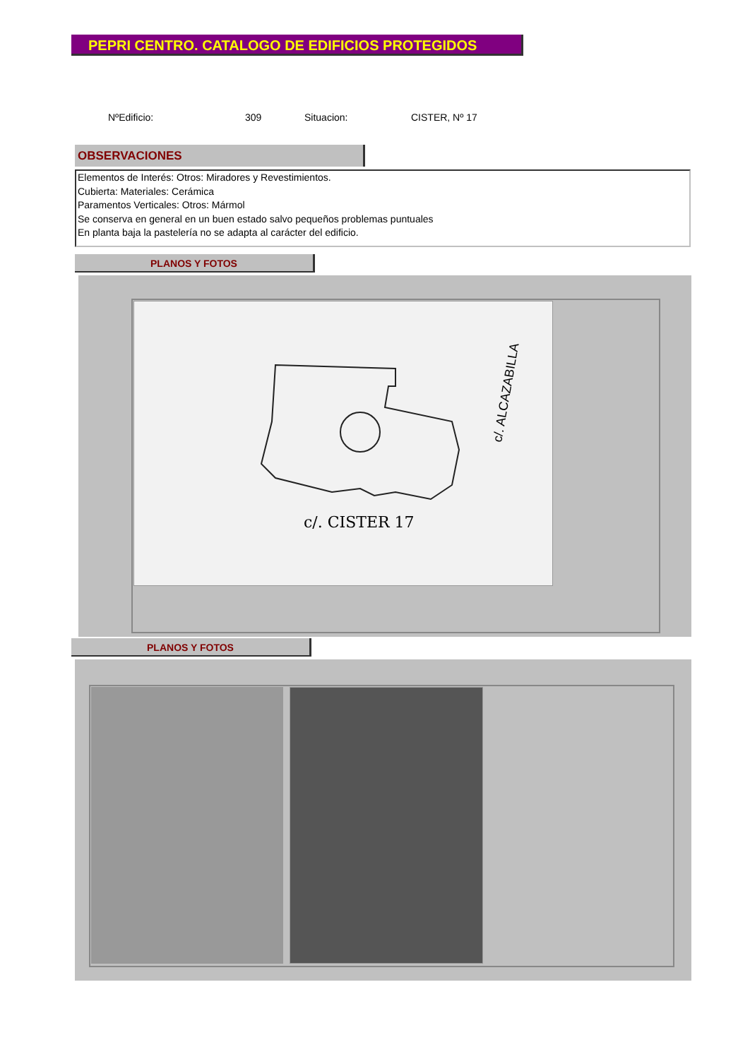PEPRI CENTRO. CATALOGO DE EDIFICIOS PROTEGIDOS
NºEdificio: 309 Situacion: CISTER, Nº 17
OBSERVACIONES
Elementos de Interés: Otros: Miradores y Revestimientos.
Cubierta: Materiales: Cerámica
Paramentos Verticales: Otros: Mármol
Se conserva en general en un buen estado salvo pequeños problemas puntuales
En planta baja la pastelería no se adapta al carácter del edificio.
PLANOS Y FOTOS
c/. CISTER 17
c/. ALCAZABILLA
PLANOS Y FOTOS